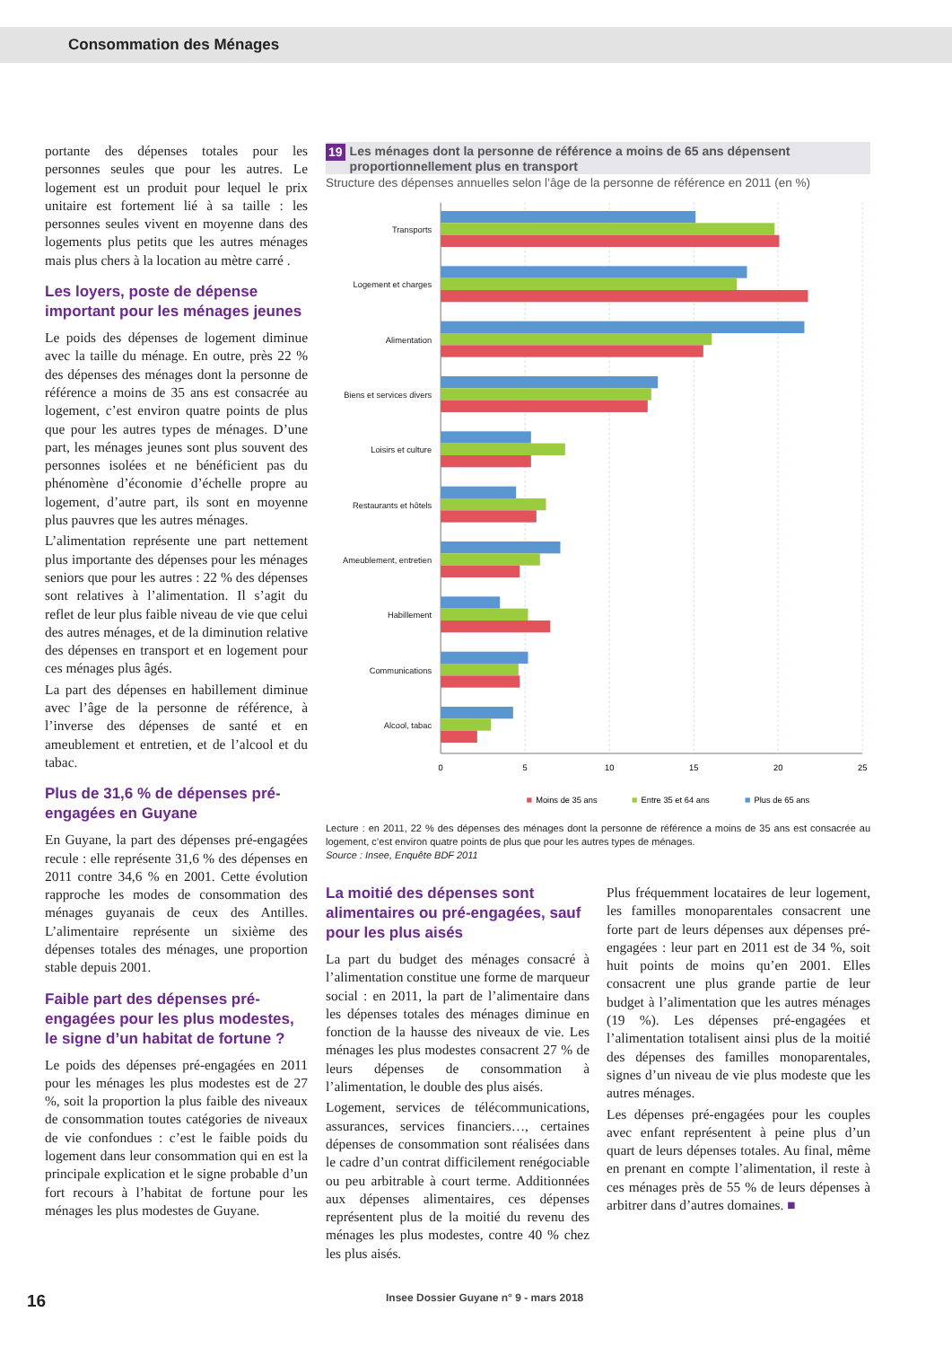Consommation des Ménages
portante des dépenses totales pour les personnes seules que pour les autres. Le logement est un produit pour lequel le prix unitaire est fortement lié à sa taille : les personnes seules vivent en moyenne dans des logements plus petits que les autres ménages mais plus chers à la location au mètre carré .
Les loyers, poste de dépense important pour les ménages jeunes
Le poids des dépenses de logement diminue avec la taille du ménage. En outre, près 22 % des dépenses des ménages dont la personne de référence a moins de 35 ans est consacrée au logement, c’est environ quatre points de plus que pour les autres types de ménages. D’une part, les ménages jeunes sont plus souvent des personnes isolées et ne bénéficient pas du phénomène d’économie d’échelle propre au logement, d’autre part, ils sont en moyenne plus pauvres que les autres ménages.
L’alimentation représente une part nettement plus importante des dépenses pour les ménages seniors que pour les autres : 22 % des dépenses sont relatives à l’alimentation. Il s’agit du reflet de leur plus faible niveau de vie que celui des autres ménages, et de la diminution relative des dépenses en transport et en logement pour ces ménages plus âgés.
La part des dépenses en habillement diminue avec l’âge de la personne de référence, à l’inverse des dépenses de santé et en ameublement et entretien, et de l’alcool et du tabac.
Plus de 31,6 % de dépenses pré-engagées en Guyane
En Guyane, la part des dépenses pré-engagées recule : elle représente 31,6 % des dépenses en 2011 contre 34,6 % en 2001. Cette évolution rapproche les modes de consommation des ménages guyanais de ceux des Antilles. L’alimentaire représente un sixième des dépenses totales des ménages, une proportion stable depuis 2001.
Faible part des dépenses pré-engagées pour les plus modestes, le signe d’un habitat de fortune ?
Le poids des dépenses pré-engagées en 2011 pour les ménages les plus modestes est de 27 %, soit la proportion la plus faible des niveaux de consommation toutes catégories de niveaux de vie confondues : c’est le faible poids du logement dans leur consommation qui en est la principale explication et le signe probable d’un fort recours à l’habitat de fortune pour les ménages les plus modestes de Guyane.
19 Les ménages dont la personne de référence a moins de 65 ans dépensent proportionnellement plus en transport
Structure des dépenses annuelles selon l’âge de la personne de référence en 2011 (en %)
Transports
Logement et charges
Alimentation
Biens et services divers
Loisirs et culture
Restaurants et hôtels
Ameublement, entretien
Habillement
Communications
Alcool, tabac
0
5
10
15
20
25
Moins de 35 ans
Entre 35 et 64 ans
Plus de 65 ans
Lecture : en 2011, 22 % des dépenses des ménages dont la personne de référence a moins de 35 ans est consacrée au logement, c’est environ quatre points de plus que pour les autres types de ménages.
Source : Insee, Enquête BDF 2011
La moitié des dépenses sont alimentaires ou pré-engagées, sauf pour les plus aisés
La part du budget des ménages consacré à l’alimentation constitue une forme de marqueur social : en 2011, la part de l’alimentaire dans les dépenses totales des ménages diminue en fonction de la hausse des niveaux de vie. Les ménages les plus modestes consacrent 27 % de leurs dépenses de consommation à l’alimentation, le double des plus aisés.
Logement, services de télécommunications, assurances, services financiers…, certaines dépenses de consommation sont réalisées dans le cadre d’un contrat difficilement renégociable ou peu arbitrable à court terme. Additionnées aux dépenses alimentaires, ces dépenses représentent plus de la moitié du revenu des ménages les plus modestes, contre 40 % chez les plus aisés.
Plus fréquemment locataires de leur logement, les familles monoparentales consacrent une forte part de leurs dépenses aux dépenses pré-engagées : leur part en 2011 est de 34 %, soit huit points de moins qu’en 2001. Elles consacrent une plus grande partie de leur budget à l’alimentation que les autres ménages (19 %). Les dépenses pré-engagées et l’alimentation totalisent ainsi plus de la moitié des dépenses des familles monoparentales, signes d’un niveau de vie plus modeste que les autres ménages.
Les dépenses pré-engagées pour les couples avec enfant représentent à peine plus d’un quart de leurs dépenses totales. Au final, même en prenant en compte l’alimentation, il reste à ces ménages près de 55 % de leurs dépenses à arbitrer dans d’autres domaines. ■
16 Insee Dossier Guyane n° 9 - mars 2018